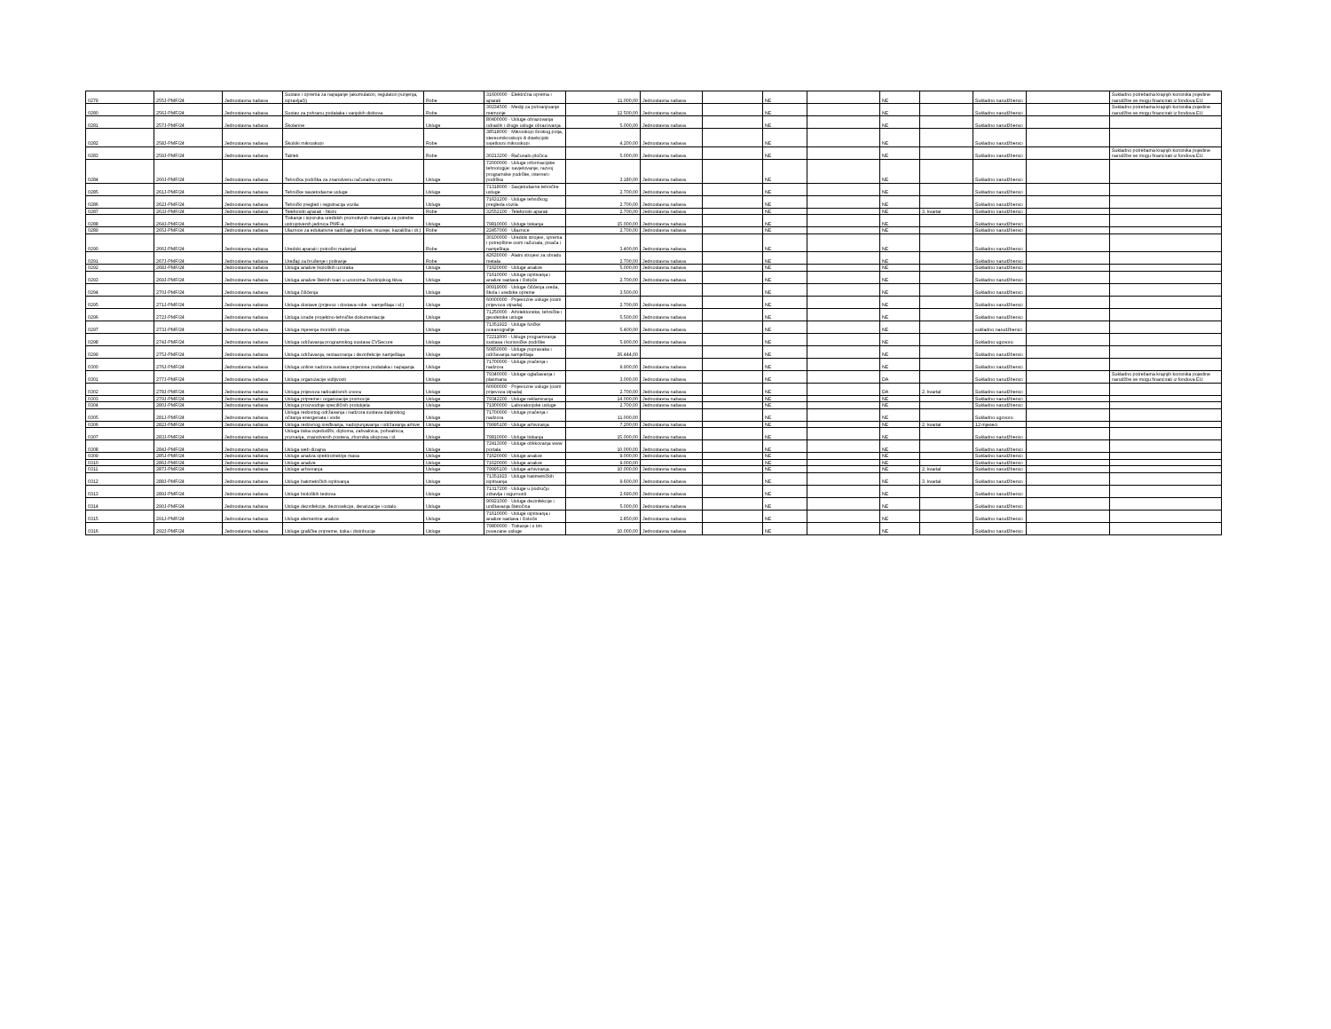| 0279 | 255J-PMF/24 | Jednostavna nabava | Sustavi i oprema za napajanje (akumulatori, regulatori punjenja, ispravljači) | Robe | 31600000 - Električna oprema i aparati | 11.000,00 | Jednostavna nabava | | NE | | NE | | Sukladno narudžbenici | | Sukladno potrebama krajnjih korisnika pojedine narudžbe se mogu financirati iz fondova EU |
| 0280 | 256J-PMF/24 | Jednostavna nabava | Sustav za pohranu podataka i vanjskih diskova | Robe | 30234500 - Mediji za pohranjivanje memorije | 12.500,00 | Jednostavna nabava | | NE | | NE | | Sukladno narudžbenici | | Sukladno potrebama krajnjih korisnika pojedine narudžbe se mogu financirati iz fondova EU |
| 0281 | 257J-PMF/24 | Jednostavna nabava | Školarine | Usluge | 80400000 - Usluge obrazovanja odraslih i druge usluge obrazovanja | 5.000,00 | Jednostavna nabava | | NE | | NE | | Sukladno narudžbenici | | |
| 0282 | 258J-PMF/24 | Jednostavna nabava | Školski mikroskopi | Robe | 38518000 - Mikroskopi širokog polja, stereomikroskopi ili disekcijski svjetlosni mikroskopi | 4.200,00 | Jednostavna nabava | | NE | | NE | | Sukladno narudžbenici | | |
| 0283 | 259J-PMF/24 | Jednostavna nabava | Tableti | Robe | 30213200 - Računalo pločica | 5.000,00 | Jednostavna nabava | | NE | | NE | | Sukladno narudžbenici | | Sukladno potrebama krajnjih korisnika pojedine narudžbe se mogu financirati iz fondova EU |
| 0284 | 260J-PMF/24 | Jednostavna nabava | Tehnička podrška za znanstvenu računalnu opremu | Usluge | 72000000 - Usluge informacijske tehnologije: savjetovanje, razvoj programske podrške, internet i podrška | 3.180,00 | Jednostavna nabava | | NE | | NE | | Sukladno narudžbenici | | |
| 0285 | 261J-PMF/24 | Jednostavna nabava | Tehničke savjetodavne usluge | Usluge | 71318000 - Savjetodavne tehničke usluge | 2.700,00 | Jednostavna nabava | | NE | | NE | | Sukladno narudžbenici | | |
| 0286 | 262J-PMF/24 | Jednostavna nabava | Tehnički pregled i registracija vozila | Usluge | 71631200 - Usluge tehničkog pregleda vozila | 2.700,00 | Jednostavna nabava | | NE | | NE | | Sukladno narudžbenici | | |
| 0287 | 263J-PMF/24 | Jednostavna nabava | Telefonski aparati - fiksni | Robe | 32552100 - Telefonski aparati | 2.700,00 | Jednostavna nabava | | NE | | NE | 3. kvartal | Sukladno narudžbenici | | |
| 0288 | 264J-PMF/24 | Jednostavna nabava | Tiskanje i isporuka uredskih promotivnih materijala za potrebe ustrojstvenih jedinica PMF-a | Usluge | 79810000 - Usluge tiskanja | 15.000,00 | Jednostavna nabava | | NE | | NE | | Sukladno narudžbenici | | |
| 0289 | 265J-PMF/24 | Jednostavna nabava | Ulaznice za edukativne sadržaje (parkove, muzeje, kazališta i dr.) | Robe | 22457000 - Ulaznice | 2.700,00 | Jednostavna nabava | | NE | | NE | | Sukladno narudžbenici | | |
| 0290 | 266J-PMF/24 | Jednostavna nabava | Uredski aparati i potrošni materijal | Robe | 30100000 - Uredski strojevi, oprema i potrepštine osim računala, pisača i namještaja | 3.400,00 | Jednostavna nabava | | NE | | NE | | Sukladno narudžbenici | | |
| 0291 | 267J-PMF/24 | Jednostavna nabava | Uređaji za brušenje i poliranje | Robe | 42630000 - Alatni strojevi za obradu metala | 2.700,00 | Jednostavna nabava | | NE | | NE | | Sukladno narudžbenici | | |
| 0292 | 268J-PMF/24 | Jednostavna nabava | Usluga analize bioloških uzoraka | Usluge | 71620000 - Usluge analize | 5.000,00 | Jednostavna nabava | | NE | | NE | | Sukladno narudžbenici | | |
| 0293 | 269J-PMF/24 | Jednostavna nabava | Usluga analize štetnih tvari u uzorcima životinjskog tkiva | Usluge | 71610000 - Usluge ispitivanja i analize sastava i čistoće | 2.700,00 | Jednostavna nabava | | NE | | NE | | Sukladno narudžbenici | | |
| 0294 | 270J-PMF/24 | Jednostavna nabava | Usluga čišćenja | Usluge | 90919000 - Usluge čišćenja ureda, škola i uredske opreme | 3.500,00 | | | NE | | NE | | Sukladno narudžbenici | | |
| 0295 | 271J-PMF/24 | Jednostavna nabava | Usluga dostave (prijevoz i dostava robe - namještaja i sl.) | Usluge | 60000000 - Prijevozne usluge (osim prijevoza otpada) | 2.700,00 | Jednostavna nabava | | NE | | NE | | Sukladno narudžbenici | | |
| 0296 | 272J-PMF/24 | Jednostavna nabava | Usluga izrade projektno-tehničke dokumentacije | Usluge | 71250000 - Arhitektonske, tehničke i geodetske usluge | 5.500,00 | Jednostavna nabava | | NE | | NE | | Sukladno narudžbenici | | |
| 0297 | 273J-PMF/24 | Jednostavna nabava | Usluga mjerenja morskih struja | Usluge | 71351922 - Usluge fizičke oceanografije | 5.400,00 | Jednostavna nabava | | NE | | NE | | sukladno narudžbenici | | |
| 0298 | 274J-PMF/24 | Jednostavna nabava | Usluga održavanja programskog sustava CVSecure | Usluge | 72211000 - Usluge programiranja sustava i korisničke podrške | 5.900,00 | Jednostavna nabava | | NE | | NE | | Sukladno ugovoru | | |
| 0299 | 275J-PMF/24 | Jednostavna nabava | Usluga održavanja, restauriranja i dezinfekcije namještaja | Usluge | 50850000 - Usluge popravaka i održavanja namještaja | 26.444,00 | | | NE | | NE | | Sukladno narudžbenici | | |
| 0300 | 276J-PMF/24 | Jednostavna nabava | Usluga online nadzora sustava prijenosa podataka i napajanja | Usluge | 71700000 - Usluge praćenja i nadzora | 9.900,00 | Jednostavna nabava | | NE | | NE | | Sukladno narudžbenici | | |
| 0301 | 277J-PMF/24 | Jednostavna nabava | Usluga organizacije vidljivosti | Usluge | 79340000 - Usluge oglašavanja i plasmana | 3.000,00 | Jednostavna nabava | | NE | | DA | | Sukladno narudžbenici | | Sukladno potrebama krajnjih korisnika pojedine narudžbe se mogu financirati iz fondova EU |
| 0302 | 278J-PMF/24 | Jednostavna nabava | Usluga prijevoza radioaktivnih izvora | Usluge | 60000000 - Prijevozne usluge (osim prijevoza otpada) | 2.700,00 | Jednostavna nabava | | NE | | DA | 2. kvartal | Sukladno narudžbenici | | |
| 0303 | 279J-PMF/24 | Jednostavna nabava | Usluga pripreme i organizacije promocije | Usluge | 79342200 - Usluge reklamiranja | 14.000,00 | Jednostavna nabava | | NE | | NE | | Sukladno narudžbenici | | |
| 0304 | 280J-PMF/24 | Jednostavna nabava | Usluga proizvodnje specifičnih protutijela | Usluge | 71900000 - Laboratorijske usluge | 2.700,00 | Jednostavna nabava | | NE | | NE | | Sukladno narudžbenici | | |
| 0305 | 281J-PMF/24 | Jednostavna nabava | Usluga redovitog održavanja i nadzora sustava daljinskog očitanja energenata i vode | Usluge | 71700000 - Usluge praćenja i nadzora | 11.000,00 | | | NE | | NE | | Sukladno ugovoru | | |
| 0306 | 282J-PMF/24 | Jednostavna nabava | Usluga redovnog sređivanja, nadopunjavanja i održavanja arhive | Usluge | 79995100 - Usluge arhiviranja | 7.200,00 | Jednostavna nabava | | NE | | NE | 2. kvartal | 12 mjeseci | | |
| 0307 | 283J-PMF/24 | Jednostavna nabava | Usluga tiska svjedodžbi, diploma, zahvalnica, pohvalnica, priznanja, znanstvenih postera, zbornika skupova i sl. | Usluge | 79810000 - Usluge tiskanja | 15.000,00 | Jednostavna nabava | | NE | | NE | | Sukladno narudžbenici | | |
| 0308 | 284J-PMF/24 | Jednostavna nabava | Usluga web dizajna | Usluge | 72413000 - Usluge oblikovanja www portala | 10.000,00 | Jednostavna nabava | | NE | | NE | | Sukladno narudžbenici | | |
| 0309 | 285J-PMF/24 | Jednostavna nabava | Usluge analiza spektrometrije masa | Usluge | 71620000 - Usluge analize | 9.000,00 | Jednostavna nabava | | NE | | NE | | Sukladno narudžbenici | | |
| 0310 | 286J-PMF/24 | Jednostavna nabava | Usluge analize | Usluge | 71620000 - Usluge analize | 9.000,00 | | | NE | | NE | | Sukladno narudžbenici | | |
| 0311 | 287J-PMF/24 | Jednostavna nabava | Usluge arhiviranja | Usluge | 79995100 - Usluge arhiviranja | 10.000,00 | Jednostavna nabava | | NE | | NE | 2. kvartal | Sukladno narudžbenici | | |
| 0312 | 288J-PMF/24 | Jednostavna nabava | Usluge batimetričkih ispitivanja | Usluge | 71351923 - Usluge batimetričkih ispitivanja | 9.600,00 | Jednostavna nabava | | NE | | NE | 3. kvartal | Sukladno narudžbenici | | |
| 0313 | 289J-PMF/24 | Jednostavna nabava | Usluge bioloških testova | Usluge | 71317200 - Usluge u području zdravlja i sigurnosti | 2.690,00 | Jednostavna nabava | | NE | | NE | | Sukladno narudžbenici | | |
| 0314 | 290J-PMF/24 | Jednostavna nabava | Usluge dezinfekcije, dezinsekcije, deratizacije i ostalo. | Usluge | 90921000 - Usluge dezinfekcije i uništavanja štetočina | 5.000,00 | Jednostavna nabava | | NE | | NE | | Sukladno narudžbenici | | |
| 0315 | 291J-PMF/24 | Jednostavna nabava | Usluge elementne analize | Usluge | 71610000 - Usluge ispitivanja i analize sastava i čistoće | 2.850,00 | Jednostavna nabava | | NE | | NE | | Sukladno narudžbenici | | |
| 0316 | 292J-PMF/24 | Jednostavna nabava | Usluge grafičke pripreme, tiska i distribucije | Usluge | 79800000 - Tiskanje i s tim povezane usluge | 10.000,00 | Jednostavna nabava | | NE | | NE | | Sukladno narudžbenici | | |